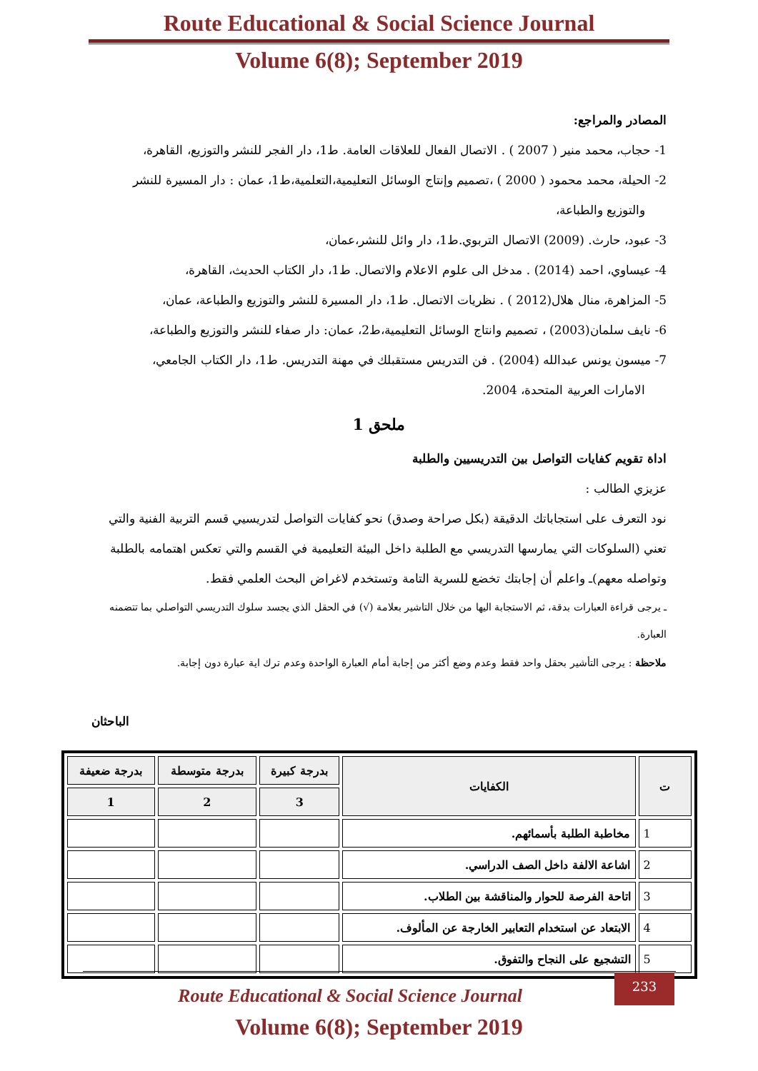Route Educational & Social Science Journal
Volume 6(8); September 2019
المصادر والمراجع:
1- حجاب، محمد منير ( 2007 ) . الاتصال الفعال للعلاقات العامة. ط1، دار الفجر للنشر والتوزيع، القاهرة،
2- الحيلة، محمد محمود ( 2000 ) ،تصميم وإنتاج الوسائل التعليمية،التعلمية،ط1، عمان : دار المسيرة للنشر
والتوزيع والطباعة،
3- عبود، حارث. (2009) الاتصال التربوي.ط1، دار وائل للنشر،عمان،
4- عيساوي، احمد (2014) . مدخل الى علوم الاعلام والاتصال. ط1، دار الكتاب الحديث، القاهرة،
5- المزاهرة، منال هلال(2012 ) . نظريات الاتصال. ط1، دار المسيرة للنشر والتوزيع والطباعة، عمان،
6- نايف سلمان(2003) ، تصميم وانتاج الوسائل التعليمية،ط2، عمان: دار صفاء للنشر والتوزيع والطباعة،
7- ميسون يونس عبدالله (2004) . فن التدريس مستقبلك في مهنة التدريس. ط1، دار الكتاب الجامعي،
الامارات العربية المتحدة، 2004.
ملحق 1
اداة تقويم كفايات التواصل بين التدريسيين والطلبة
عزيزي الطالب :
نود التعرف على استجاباتك الدقيقة (بكل صراحة وصدق) نحو كفايات التواصل لتدريسيي قسم التربية الفنية والتي تعني (السلوكات التي يمارسها التدريسي مع الطلبة داخل البيئة التعليمية في القسم والتي تعكس اهتمامه بالطلبة وتواصله معهم)ـ واعلم أن إجابتك تخضع للسرية التامة وتستخدم لاغراض البحث العلمي فقط.
ـ يرجى قراءة العبارات بدقة، ثم الاستجابة اليها من خلال التاشير بعلامة (√) في الحقل الذي يجسد سلوك التدريسي التواصلي بما تتضمنه العبارة.
ملاحظة : يرجى التأشير بحقل واحد فقط وعدم وضع أكثر من إجابة أمام العبارة الواحدة وعدم ترك اية عبارة دون إجابة.
الباحثان
| ت | الكفايات | بدرجة كبيرة | بدرجة متوسطة | بدرجة ضعيفة |
| --- | --- | --- | --- | --- |
| | | 3 | 2 | 1 |
| 1 | مخاطبة الطلبة بأسمائهم. | | | |
| 2 | اشاعة الالفة داخل الصف الدراسي. | | | |
| 3 | اتاحة الفرصة للحوار والمناقشة بين الطلاب. | | | |
| 4 | الابتعاد عن استخدام التعابير الخارجة عن المألوف. | | | |
| 5 | التشجيع على النجاح والتفوق. | | | |
233
Route Educational & Social Science Journal
Volume 6(8); September 2019